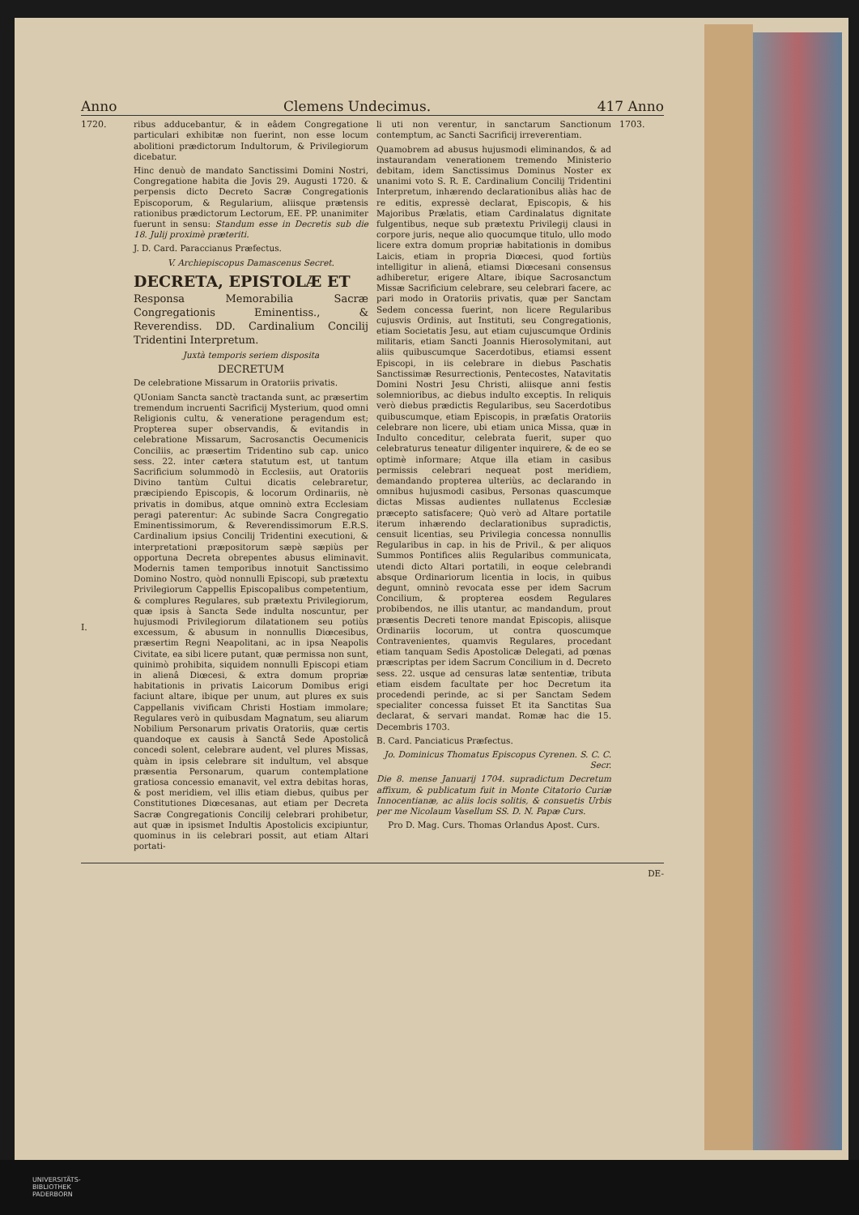Anno Clemens Undecimus. 417 Anno
1720.
I.
ribus adducebantur, & in eâdem Congregatione particulari exhibitæ non fuerint, non esse locum abolitioni prædictorum Indultorum, & Privilegiorum dicebatur.
Hinc denuò de mandato Sanctissimi Domini Nostri, Congregatione habita die Jovis 29. Augusti 1720. & perpensis dicto Decreto Sacræ Congregationis Episcoporum, & Regularium, aliisque prætensis rationibus prædictorum Lectorum, EE. PP. unanimiter fuerunt in sensu: Standum esse in Decretis sub die 18. Julij proximè præteriti.
J. D. Card. Paraccianus Præfectus.
V. Archiepiscopus Damascenus Secret.
DECRETA, EPISTOLÆ ET
Responsa Memorabilia Sacræ Congregationis Eminentiss., & Reverendiss. DD. Cardinalium Concilij Tridentini Interpretum.
Juxtà temporis seriem disposita
DECRETUM
De celebratione Missarum in Oratoriis privatis.
QUoniam Sancta sanctè tractanda sunt, ac præsertim tremendum incruenti Sacrificij Mysterium, quod omni Religionis cultu, & veneratione peragendum est; Propterea super observandis, & evitandis in celebratione Missarum, Sacrosanctis Oecumenicis Conciliis, ac præsertim Tridentino sub cap. unico sess. 22. inter cætera statutum est, ut tantum Sacrificium solummodò in Ecclesiis, aut Oratoriis Divino tantùm Cultui dicatis celebraretur, præcipiendo Episcopis, & locorum Ordinariis, nè privatis in domibus, atque omninò extra Ecclesiam peragi paterentur: Ac subinde Sacra Congregatio Eminentissimorum, & Reverendissimorum E.R.S. Cardinalium ipsius Concilij Tridentini executioni, & interpretationi præpositorum sæpè sæpiùs per opportuna Decreta obrepentes abusus eliminavit. Modernis tamen temporibus innotuit Sanctissimo Domino Nostro, quòd nonnulli Episcopi, sub prætextu Privilegiorum Cappellis Episcopalibus competentium, & complures Regulares, sub prætextu Privilegiorum, quæ ipsis à Sancta Sede indulta noscuntur, per hujusmodi Privilegiorum dilatationem seu potiùs excessum, & abusum in nonnullis Diœcesibus, præsertim Regni Neapolitani, ac in ipsa Neapolis Civitate, ea sibi licere putant, quæ permissa non sunt, quinimò prohibita, siquidem nonnulli Episcopi etiam in alienâ Diœcesi, & extra domum propriæ habitationis in privatis Laicorum Domibus erigi faciunt altare, ibique per unum, aut plures ex suis Cappellanis vivificam Christi Hostiam immolare; Regulares verò in quibusdam Magnatum, seu aliarum Nobilium Personarum privatis Oratoriis, quæ certis quandoque ex causis à Sanctâ Sede Apostolicâ concedi solent, celebrare audent, vel plures Missas, quàm in ipsis celebrare sit indultum, vel absque præsentia Personarum, quarum contemplatione gratiosa concessio emanavit, vel extra debitas horas, & post meridiem, vel illis etiam diebus, quibus per Constitutiones Diœcesanas, aut etiam per Decreta Sacræ Congregationis Concilij celebrari prohibetur, aut quæ in ipsismet Indultis Apostolicis excipiuntur, quominus in iis celebrari possit, aut etiam Altari portati-
li uti non verentur, in sanctarum Sanctionum contemptum, ac Sancti Sacrificij irreverentiam.
Quamobrem ad abusus hujusmodi eliminandos, & ad instaurandam venerationem tremendo Ministerio debitam, idem Sanctissimus Dominus Noster ex unanimi voto S. R. E. Cardinalium Concilij Tridentini Interpretum, inhærendo declarationibus aliàs hac de re editis, expressè declarat, Episcopis, & his Majoribus Prælatis, etiam Cardinalatus dignitate fulgentibus, neque sub prætextu Privilegij clausi in corpore juris, neque alio quocumque titulo, ullo modo licere extra domum propriæ habitationis in domibus Laicis, etiam in propria Diœcesi, quod fortiùs intelligitur in alienâ, etiamsi Diœcesani consensus adhiberetur, erigere Altare, ibique Sacrosanctum Missæ Sacrificium celebrare, seu celebrari facere, ac pari modo in Oratoriis privatis, quæ per Sanctam Sedem concessa fuerint, non licere Regularibus cujusvis Ordinis, aut Instituti, seu Congregationis, etiam Societatis Jesu, aut etiam cujuscumque Ordinis militaris, etiam Sancti Joannis Hierosolymitani, aut aliis quibuscumque Sacerdotibus, etiamsi essent Episcopi, in iis celebrare in diebus Paschatis Sanctissimæ Resurrectionis, Pentecostes, Natavitatis Domini Nostri Jesu Christi, aliisque anni festis solemnioribus, ac diebus indulto exceptis. In reliquis verò diebus prædictis Regularibus, seu Sacerdotibus quibuscumque, etiam Episcopis, in præfatis Oratoriis celebrare non licere, ubi etiam unica Missa, quæ in Indulto conceditur, celebrata fuerit, super quo celebraturus teneatur diligenter inquirere, & de eo se optimè informare; Atque illa etiam in casibus permissis celebrari nequeat post meridiem, demandando propterea ulteriùs, ac declarando in omnibus hujusmodi casibus, Personas quascumque dictas Missas audientes nullatenus Ecclesiæ præcepto satisfacere; Quò verò ad Altare portatile iterum inhærendo declarationibus supradictis, censuit licentias, seu Privilegia concessa nonnullis Regularibus in cap. in his de Privil., & per aliquos Summos Pontifices aliis Regularibus communicata, utendi dicto Altari portatili, in eoque celebrandi absque Ordinariorum licentia in locis, in quibus degunt, omninò revocata esse per idem Sacrum Concilium, & propterea eosdem Regulares probibendos, ne illis utantur, ac mandandum, prout præsentis Decreti tenore mandat Episcopis, aliisque Ordinariis locorum, ut contra quoscumque Contravenientes, quamvis Regulares, procedant etiam tanquam Sedis Apostolicæ Delegati, ad pœnas præscriptas per idem Sacrum Concilium in d. Decreto sess. 22. usque ad censuras latæ sententiæ, tributa etiam eisdem facultate per hoc Decretum ita procedendi perinde, ac si per Sanctam Sedem specialiter concessa fuisset Et ita Sanctitas Sua declarat, & servari mandat. Romæ hac die 15. Decembris 1703.
B. Card. Panciaticus Præfectus.
Jo. Dominicus Thomatus Episcopus Cyrenen. S. C. C. Secr.
Die 8. mense Januarij 1704. supradictum Decretum affixum, & publicatum fuit in Monte Citatorio Curiæ Innocentianæ, ac aliis locis solitis, & consuetis Urbis per me Nicolaum Vasellum SS. D. N. Papæ Curs.
Pro D. Mag. Curs. Thomas Orlandus Apost. Curs.
1703.
DE-
UNIVERSITÄTS-
BIBLIOTHEK
PADERBORN